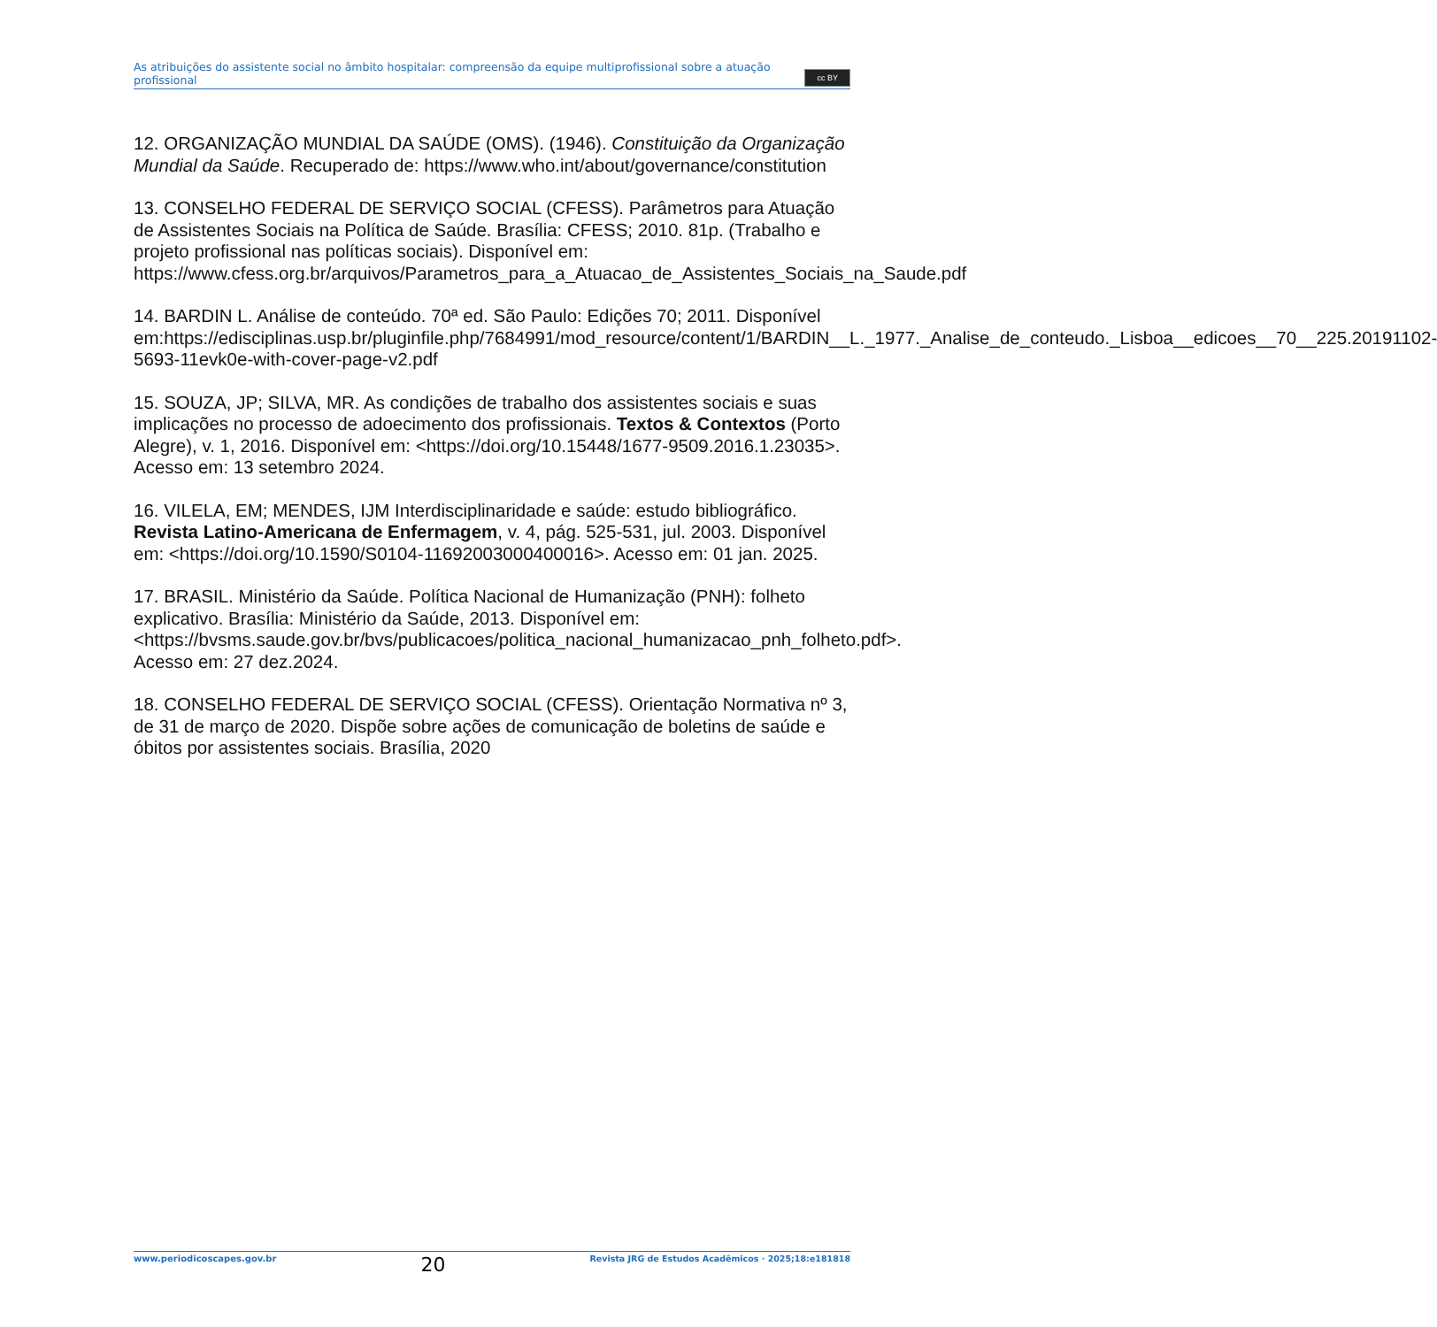As atribuições do assistente social no âmbito hospitalar: compreensão da equipe multiprofissional sobre a atuação profissional
cc BY
12. ORGANIZAÇÃO MUNDIAL DA SAÚDE (OMS). (1946). Constituição da Organização Mundial da Saúde. Recuperado de: https://www.who.int/about/governance/constitution
13. CONSELHO FEDERAL DE SERVIÇO SOCIAL (CFESS). Parâmetros para Atuação de Assistentes Sociais na Política de Saúde. Brasília: CFESS; 2010. 81p. (Trabalho e projeto profissional nas políticas sociais). Disponível em: https://www.cfess.org.br/arquivos/Parametros_para_a_Atuacao_de_Assistentes_Sociais_na_Saude.pdf
14. BARDIN L. Análise de conteúdo. 70ª ed. São Paulo: Edições 70; 2011. Disponível em:https://edisciplinas.usp.br/pluginfile.php/7684991/mod_resource/content/1/BARDIN__L._1977._Analise_de_conteudo._Lisboa__edicoes__70__225.20191102-5693-11evk0e-with-cover-page-v2.pdf
15. SOUZA, JP; SILVA, MR. As condições de trabalho dos assistentes sociais e suas implicações no processo de adoecimento dos profissionais. Textos & Contextos (Porto Alegre), v. 1, 2016. Disponível em: <https://doi.org/10.15448/1677-9509.2016.1.23035>. Acesso em: 13 setembro 2024.
16. VILELA, EM; MENDES, IJM Interdisciplinaridade e saúde: estudo bibliográfico. Revista Latino-Americana de Enfermagem, v. 4, pág. 525-531, jul. 2003. Disponível em: <https://doi.org/10.1590/S0104-11692003000400016>. Acesso em: 01 jan. 2025.
17. BRASIL. Ministério da Saúde. Política Nacional de Humanização (PNH): folheto explicativo. Brasília: Ministério da Saúde, 2013. Disponível em: <https://bvsms.saude.gov.br/bvs/publicacoes/politica_nacional_humanizacao_pnh_folheto.pdf>. Acesso em: 27 dez.2024.
18. CONSELHO FEDERAL DE SERVIÇO SOCIAL (CFESS). Orientação Normativa nº 3, de 31 de março de 2020. Dispõe sobre ações de comunicação de boletins de saúde e óbitos por assistentes sociais. Brasília, 2020
www.periodicoscapes.gov.br 20 Revista JRG de Estudos Acadêmicos · 2025;18:e181818